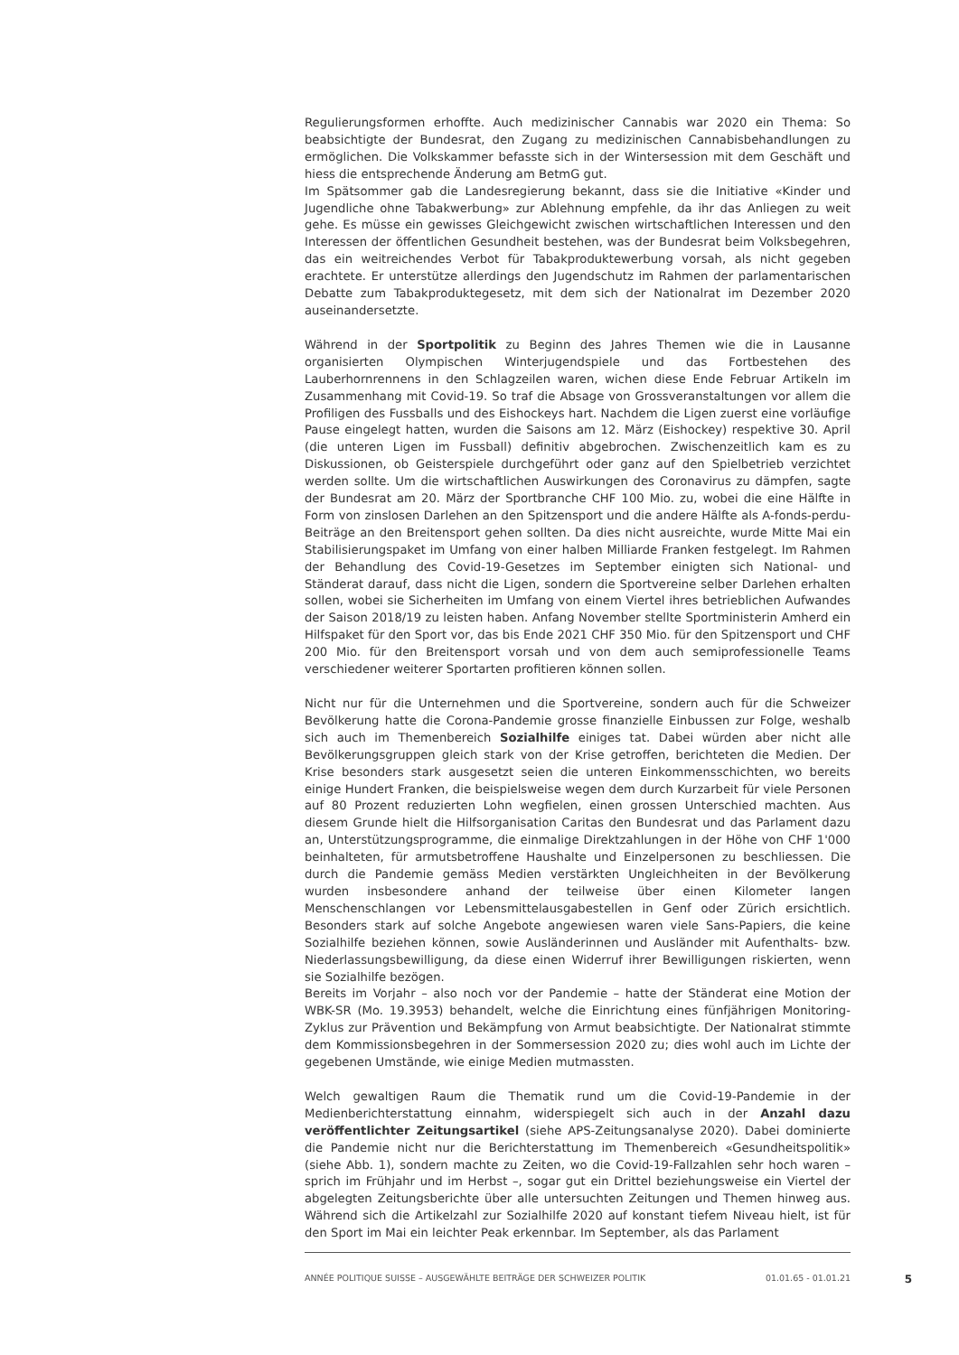Regulierungsformen erhoffte. Auch medizinischer Cannabis war 2020 ein Thema: So beabsichtigte der Bundesrat, den Zugang zu medizinischen Cannabisbehandlungen zu ermöglichen. Die Volkskammer befasste sich in der Wintersession mit dem Geschäft und hiess die entsprechende Änderung am BetmG gut.
Im Spätsommer gab die Landesregierung bekannt, dass sie die Initiative «Kinder und Jugendliche ohne Tabakwerbung» zur Ablehnung empfehle, da ihr das Anliegen zu weit gehe. Es müsse ein gewisses Gleichgewicht zwischen wirtschaftlichen Interessen und den Interessen der öffentlichen Gesundheit bestehen, was der Bundesrat beim Volksbegehren, das ein weitreichendes Verbot für Tabakproduktewerbung vorsah, als nicht gegeben erachtete. Er unterstütze allerdings den Jugendschutz im Rahmen der parlamentarischen Debatte zum Tabakproduktegesetz, mit dem sich der Nationalrat im Dezember 2020 auseinandersetzte.
Während in der Sportpolitik zu Beginn des Jahres Themen wie die in Lausanne organisierten Olympischen Winterjugendspiele und das Fortbestehen des Lauberhornrennens in den Schlagzeilen waren, wichen diese Ende Februar Artikeln im Zusammenhang mit Covid-19. So traf die Absage von Grossveranstaltungen vor allem die Profiligen des Fussballs und des Eishockeys hart. Nachdem die Ligen zuerst eine vorläufige Pause eingelegt hatten, wurden die Saisons am 12. März (Eishockey) respektive 30. April (die unteren Ligen im Fussball) definitiv abgebrochen. Zwischenzeitlich kam es zu Diskussionen, ob Geisterspiele durchgeführt oder ganz auf den Spielbetrieb verzichtet werden sollte. Um die wirtschaftlichen Auswirkungen des Coronavirus zu dämpfen, sagte der Bundesrat am 20. März der Sportbranche CHF 100 Mio. zu, wobei die eine Hälfte in Form von zinslosen Darlehen an den Spitzensport und die andere Hälfte als A-fonds-perdu-Beiträge an den Breitensport gehen sollten. Da dies nicht ausreichte, wurde Mitte Mai ein Stabilisierungspaket im Umfang von einer halben Milliarde Franken festgelegt. Im Rahmen der Behandlung des Covid-19-Gesetzes im September einigten sich National- und Ständerat darauf, dass nicht die Ligen, sondern die Sportvereine selber Darlehen erhalten sollen, wobei sie Sicherheiten im Umfang von einem Viertel ihres betrieblichen Aufwandes der Saison 2018/19 zu leisten haben. Anfang November stellte Sportministerin Amherd ein Hilfspaket für den Sport vor, das bis Ende 2021 CHF 350 Mio. für den Spitzensport und CHF 200 Mio. für den Breitensport vorsah und von dem auch semiprofessionelle Teams verschiedener weiterer Sportarten profitieren können sollen.
Nicht nur für die Unternehmen und die Sportvereine, sondern auch für die Schweizer Bevölkerung hatte die Corona-Pandemie grosse finanzielle Einbussen zur Folge, weshalb sich auch im Themenbereich Sozialhilfe einiges tat. Dabei würden aber nicht alle Bevölkerungsgruppen gleich stark von der Krise getroffen, berichteten die Medien. Der Krise besonders stark ausgesetzt seien die unteren Einkommensschichten, wo bereits einige Hundert Franken, die beispielsweise wegen dem durch Kurzarbeit für viele Personen auf 80 Prozent reduzierten Lohn wegfielen, einen grossen Unterschied machten. Aus diesem Grunde hielt die Hilfsorganisation Caritas den Bundesrat und das Parlament dazu an, Unterstützungsprogramme, die einmalige Direktzahlungen in der Höhe von CHF 1'000 beinhalteten, für armutsbetroffene Haushalte und Einzelpersonen zu beschliessen. Die durch die Pandemie gemäss Medien verstärkten Ungleichheiten in der Bevölkerung wurden insbesondere anhand der teilweise über einen Kilometer langen Menschenschlangen vor Lebensmittelausgabestellen in Genf oder Zürich ersichtlich. Besonders stark auf solche Angebote angewiesen waren viele Sans-Papiers, die keine Sozialhilfe beziehen können, sowie Ausländerinnen und Ausländer mit Aufenthalts- bzw. Niederlassungsbewilligung, da diese einen Widerruf ihrer Bewilligungen riskierten, wenn sie Sozialhilfe bezögen.
Bereits im Vorjahr – also noch vor der Pandemie – hatte der Ständerat eine Motion der WBK-SR (Mo. 19.3953) behandelt, welche die Einrichtung eines fünfjährigen Monitoring-Zyklus zur Prävention und Bekämpfung von Armut beabsichtigte. Der Nationalrat stimmte dem Kommissionsbegehren in der Sommersession 2020 zu; dies wohl auch im Lichte der gegebenen Umstände, wie einige Medien mutmassten.
Welch gewaltigen Raum die Thematik rund um die Covid-19-Pandemie in der Medienberichterstattung einnahm, widerspiegelt sich auch in der Anzahl dazu veröffentlichter Zeitungsartikel (siehe APS-Zeitungsanalyse 2020). Dabei dominierte die Pandemie nicht nur die Berichterstattung im Themenbereich «Gesundheitspolitik» (siehe Abb. 1), sondern machte zu Zeiten, wo die Covid-19-Fallzahlen sehr hoch waren – sprich im Frühjahr und im Herbst –, sogar gut ein Drittel beziehungsweise ein Viertel der abgelegten Zeitungsberichte über alle untersuchten Zeitungen und Themen hinweg aus. Während sich die Artikelzahl zur Sozialhilfe 2020 auf konstant tiefem Niveau hielt, ist für den Sport im Mai ein leichter Peak erkennbar. Im September, als das Parlament
ANNÉE POLITIQUE SUISSE – AUSGEWÄHLTE BEITRÄGE DER SCHWEIZER POLITIK 01.01.65 - 01.01.21 5